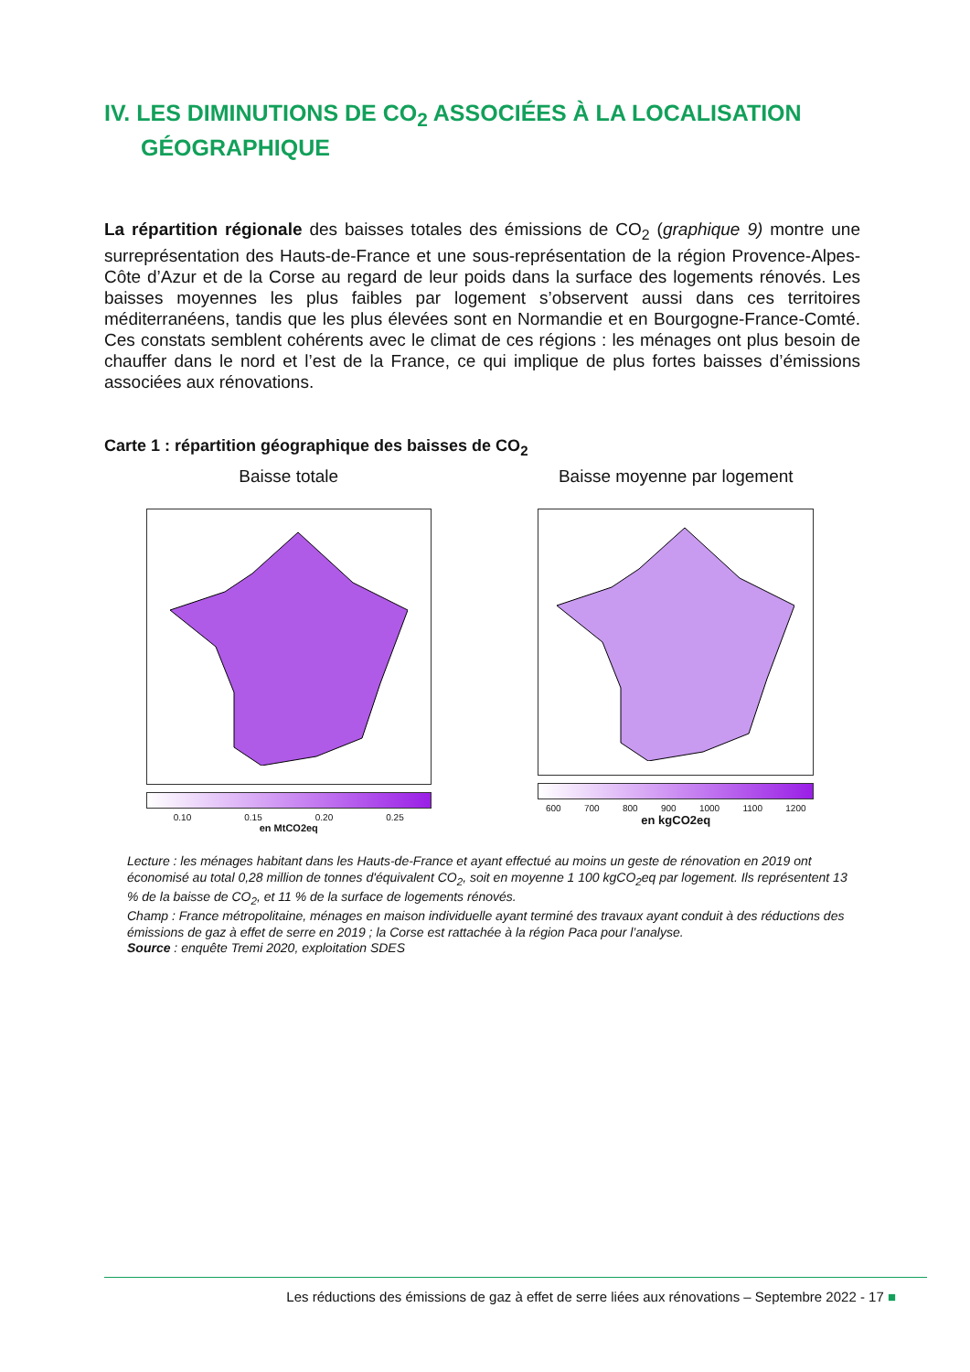IV. LES DIMINUTIONS DE CO<sub>2</sub> ASSOCIÉES À LA LOCALISATION
GÉOGRAPHIQUE
La répartition régionale des baisses totales des émissions de CO<sub>2</sub> (graphique 9) montre une surreprésentation des Hauts-de-France et une sous-représentation de la région Provence-Alpes-Côte d’Azur et de la Corse au regard de leur poids dans la surface des logements rénovés. Les baisses moyennes les plus faibles par logement s’observent aussi dans ces territoires méditerranéens, tandis que les plus élevées sont en Normandie et en Bourgogne-France-Comté. Ces constats semblent cohérents avec le climat de ces régions : les ménages ont plus besoin de chauffer dans le nord et l’est de la France, ce qui implique de plus fortes baisses d’émissions associées aux rénovations.
Carte 1 : répartition géographique des baisses de CO<sub>2</sub>
Baisse totale
0.10 0.15 0.20 0.25
en MtCO2eq
Baisse moyenne par logement
600 700 800 900 1000 1100 1200
en kgCO2eq
Lecture : les ménages habitant dans les Hauts-de-France et ayant effectué au moins un geste de rénovation en 2019 ont économisé au total 0,28 million de tonnes d'équivalent CO<sub>2</sub>, soit en moyenne 1 100 kgCO<sub>2</sub>eq par logement. Ils représentent 13 % de la baisse de CO<sub>2</sub>, et 11 % de la surface de logements rénovés.
Champ : France métropolitaine, ménages en maison individuelle ayant terminé des travaux ayant conduit à des réductions des émissions de gaz à effet de serre en 2019 ; la Corse est rattachée à la région Paca pour l’analyse.
Source : enquête Tremi 2020, exploitation SDES
Les réductions des émissions de gaz à effet de serre liées aux rénovations – Septembre 2022 - 17 ■